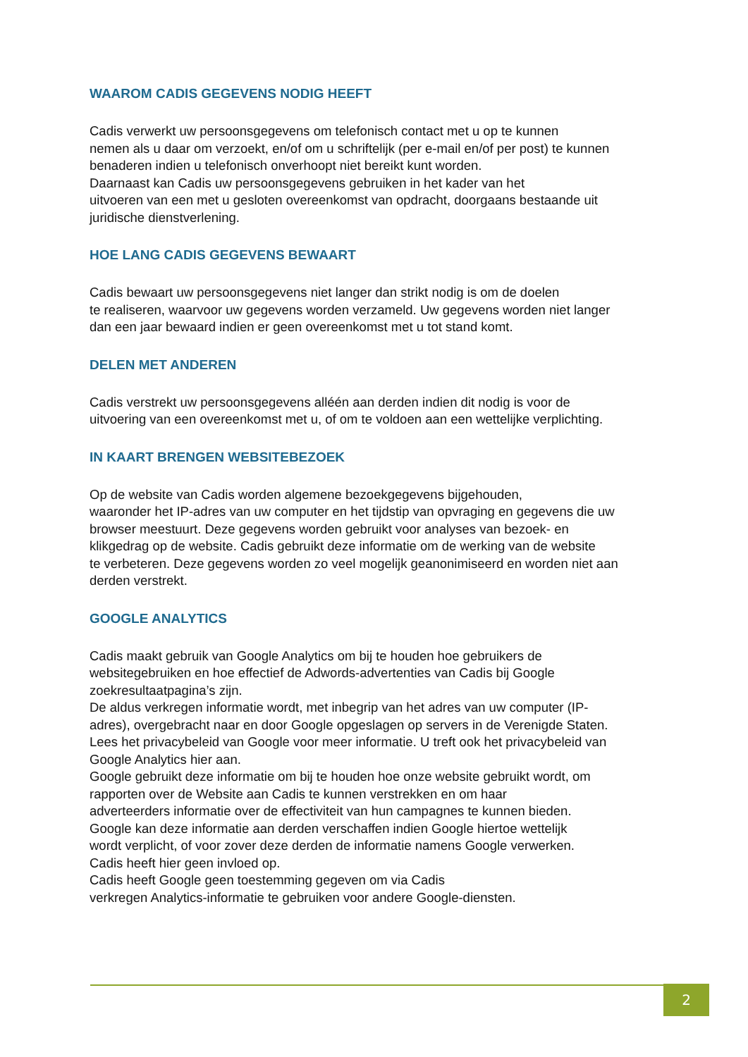WAAROM CADIS GEGEVENS NODIG HEEFT
Cadis verwerkt uw persoonsgegevens om telefonisch contact met u op te kunnen
nemen als u daar om verzoekt, en/of om u schriftelijk (per e-mail en/of per post) te kunnen
benaderen indien u telefonisch onverhoopt niet bereikt kunt worden.
Daarnaast kan Cadis uw persoonsgegevens gebruiken in het kader van het
uitvoeren van een met u gesloten overeenkomst van opdracht, doorgaans bestaande uit
juridische dienstverlening.
HOE LANG CADIS GEGEVENS BEWAART
Cadis bewaart uw persoonsgegevens niet langer dan strikt nodig is om de doelen
te realiseren, waarvoor uw gegevens worden verzameld. Uw gegevens worden niet langer
dan een jaar bewaard indien er geen overeenkomst met u tot stand komt.
DELEN MET ANDEREN
Cadis verstrekt uw persoonsgegevens alléén aan derden indien dit nodig is voor de
uitvoering van een overeenkomst met u, of om te voldoen aan een wettelijke verplichting.
IN KAART BRENGEN WEBSITEBEZOEK
Op de website van Cadis worden algemene bezoekgegevens bijgehouden,
waaronder het IP-adres van uw computer en het tijdstip van opvraging en gegevens die uw
browser meestuurt. Deze gegevens worden gebruikt voor analyses van bezoek- en
klikgedrag op de website. Cadis gebruikt deze informatie om de werking van de website
te verbeteren. Deze gegevens worden zo veel mogelijk geanonimiseerd en worden niet aan
derden verstrekt.
GOOGLE ANALYTICS
Cadis maakt gebruik van Google Analytics om bij te houden hoe gebruikers de
websitegebruiken en hoe effectief de Adwords-advertenties van Cadis bij Google
zoekresultaatpagina’s zijn.
De aldus verkregen informatie wordt, met inbegrip van het adres van uw computer (IP-
adres), overgebracht naar en door Google opgeslagen op servers in de Verenigde Staten.
Lees het privacybeleid van Google voor meer informatie. U treft ook het privacybeleid van
Google Analytics hier aan.
Google gebruikt deze informatie om bij te houden hoe onze website gebruikt wordt, om
rapporten over de Website aan Cadis te kunnen verstrekken en om haar
adverteerders informatie over de effectiviteit van hun campagnes te kunnen bieden.
Google kan deze informatie aan derden verschaffen indien Google hiertoe wettelijk
wordt verplicht, of voor zover deze derden de informatie namens Google verwerken.
Cadis heeft hier geen invloed op.
Cadis heeft Google geen toestemming gegeven om via Cadis
verkregen Analytics-informatie te gebruiken voor andere Google-diensten.
2